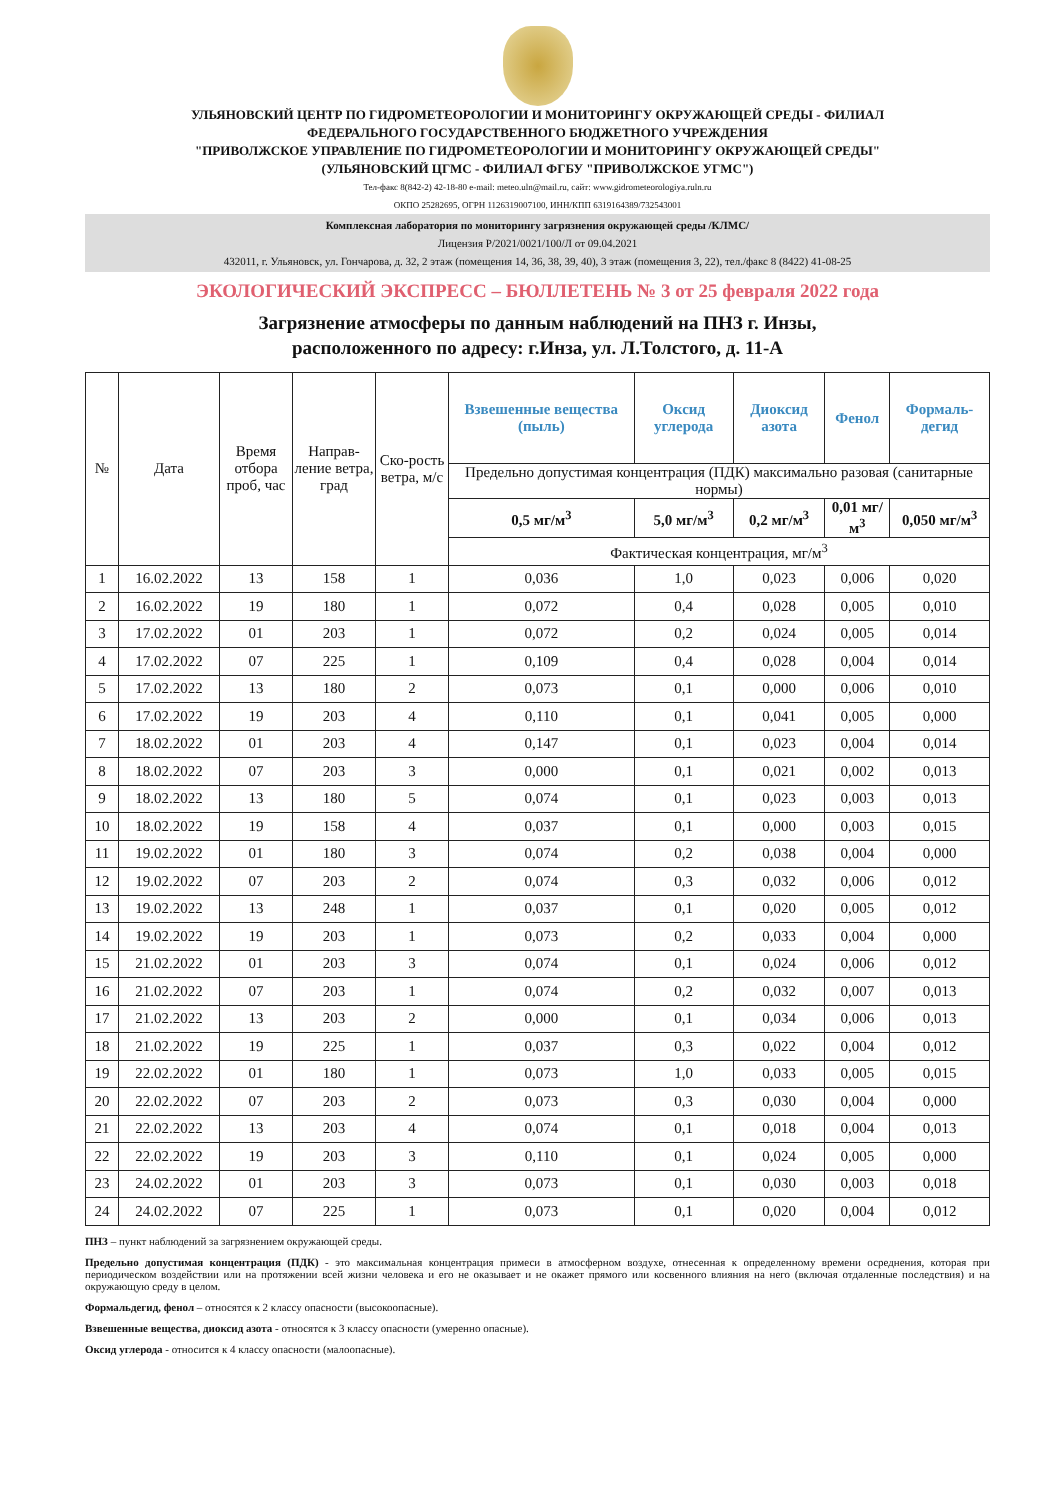УЛЬЯНОВСКИЙ ЦЕНТР ПО ГИДРОМЕТЕОРОЛОГИИ И МОНИТОРИНГУ ОКРУЖАЮЩЕЙ СРЕДЫ - ФИЛИАЛ
ФЕДЕРАЛЬНОГО ГОСУДАРСТВЕННОГО БЮДЖЕТНОГО УЧРЕЖДЕНИЯ
"ПРИВОЛЖСКОЕ УПРАВЛЕНИЕ ПО ГИДРОМЕТЕОРОЛОГИИ И МОНИТОРИНГУ ОКРУЖАЮЩЕЙ СРЕДЫ"
(УЛЬЯНОВСКИЙ ЦГМС - ФИЛИАЛ ФГБУ "ПРИВОЛЖСКОЕ УГМС")
Тел-факс 8(842-2) 42-18-80 e-mail: meteo.uln@mail.ru, сайт: www.gidrometeorologiya.ruln.ru
ОКПО 25282695, ОГРН 1126319007100, ИНН/КПП 6319164389/732543001
Комплексная лаборатория по мониторингу загрязнения окружающей среды /КЛМС/
Лицензия Р/2021/0021/100/Л от 09.04.2021
432011, г. Ульяновск, ул. Гончарова, д. 32, 2 этаж (помещения 14, 36, 38, 39, 40), 3 этаж (помещения 3, 22), тел./факс 8 (8422) 41-08-25
ЭКОЛОГИЧЕСКИЙ ЭКСПРЕСС – БЮЛЛЕТЕНЬ № 3 от 25 февраля 2022 года
Загрязнение атмосферы по данным наблюдений на ПНЗ г. Инзы,
расположенного по адресу: г.Инза, ул. Л.Толстого, д. 11-А
| № | Дата | Время отбора проб, час | Направ-ление ветра, град | Ско-рость ветра, м/с | Взвешенные вещества (пыль) | Оксид углерода | Диоксид азота | Фенол | Формаль-дегид |
| --- | --- | --- | --- | --- | --- | --- | --- | --- | --- |
| | | | | | Предельно допустимая концентрация (ПДК) максимально разовая (санитарные нормы) | | | | |
| | | | | | 0,5 мг/м<sup>3</sup> | 5,0 мг/м<sup>3</sup> | 0,2 мг/м<sup>3</sup> | 0,01 мг/м<sup>3</sup> | 0,050 мг/м<sup>3</sup> |
| | | | | | Фактическая концентрация, мг/м<sup>3</sup> | | | | |
| 1 | 16.02.2022 | 13 | 158 | 1 | 0,036 | 1,0 | 0,023 | 0,006 | 0,020 |
| 2 | 16.02.2022 | 19 | 180 | 1 | 0,072 | 0,4 | 0,028 | 0,005 | 0,010 |
| 3 | 17.02.2022 | 01 | 203 | 1 | 0,072 | 0,2 | 0,024 | 0,005 | 0,014 |
| 4 | 17.02.2022 | 07 | 225 | 1 | 0,109 | 0,4 | 0,028 | 0,004 | 0,014 |
| 5 | 17.02.2022 | 13 | 180 | 2 | 0,073 | 0,1 | 0,000 | 0,006 | 0,010 |
| 6 | 17.02.2022 | 19 | 203 | 4 | 0,110 | 0,1 | 0,041 | 0,005 | 0,000 |
| 7 | 18.02.2022 | 01 | 203 | 4 | 0,147 | 0,1 | 0,023 | 0,004 | 0,014 |
| 8 | 18.02.2022 | 07 | 203 | 3 | 0,000 | 0,1 | 0,021 | 0,002 | 0,013 |
| 9 | 18.02.2022 | 13 | 180 | 5 | 0,074 | 0,1 | 0,023 | 0,003 | 0,013 |
| 10 | 18.02.2022 | 19 | 158 | 4 | 0,037 | 0,1 | 0,000 | 0,003 | 0,015 |
| 11 | 19.02.2022 | 01 | 180 | 3 | 0,074 | 0,2 | 0,038 | 0,004 | 0,000 |
| 12 | 19.02.2022 | 07 | 203 | 2 | 0,074 | 0,3 | 0,032 | 0,006 | 0,012 |
| 13 | 19.02.2022 | 13 | 248 | 1 | 0,037 | 0,1 | 0,020 | 0,005 | 0,012 |
| 14 | 19.02.2022 | 19 | 203 | 1 | 0,073 | 0,2 | 0,033 | 0,004 | 0,000 |
| 15 | 21.02.2022 | 01 | 203 | 3 | 0,074 | 0,1 | 0,024 | 0,006 | 0,012 |
| 16 | 21.02.2022 | 07 | 203 | 1 | 0,074 | 0,2 | 0,032 | 0,007 | 0,013 |
| 17 | 21.02.2022 | 13 | 203 | 2 | 0,000 | 0,1 | 0,034 | 0,006 | 0,013 |
| 18 | 21.02.2022 | 19 | 225 | 1 | 0,037 | 0,3 | 0,022 | 0,004 | 0,012 |
| 19 | 22.02.2022 | 01 | 180 | 1 | 0,073 | 1,0 | 0,033 | 0,005 | 0,015 |
| 20 | 22.02.2022 | 07 | 203 | 2 | 0,073 | 0,3 | 0,030 | 0,004 | 0,000 |
| 21 | 22.02.2022 | 13 | 203 | 4 | 0,074 | 0,1 | 0,018 | 0,004 | 0,013 |
| 22 | 22.02.2022 | 19 | 203 | 3 | 0,110 | 0,1 | 0,024 | 0,005 | 0,000 |
| 23 | 24.02.2022 | 01 | 203 | 3 | 0,073 | 0,1 | 0,030 | 0,003 | 0,018 |
| 24 | 24.02.2022 | 07 | 225 | 1 | 0,073 | 0,1 | 0,020 | 0,004 | 0,012 |
ПНЗ – пункт наблюдений за загрязнением окружающей среды.
Предельно допустимая концентрация (ПДК) - это максимальная концентрация примеси в атмосферном воздухе, отнесенная к определенному времени осреднения, которая при периодическом воздействии или на протяжении всей жизни человека и его не оказывает и не окажет прямого или косвенного влияния на него (включая отдаленные последствия) и на окружающую среду в целом.
Формальдегид, фенол – относятся к 2 классу опасности (высокоопасные).
Взвешенные вещества, диоксид азота - относятся к 3 классу опасности (умеренно опасные).
Оксид углерода - относится к 4 классу опасности (малоопасные).